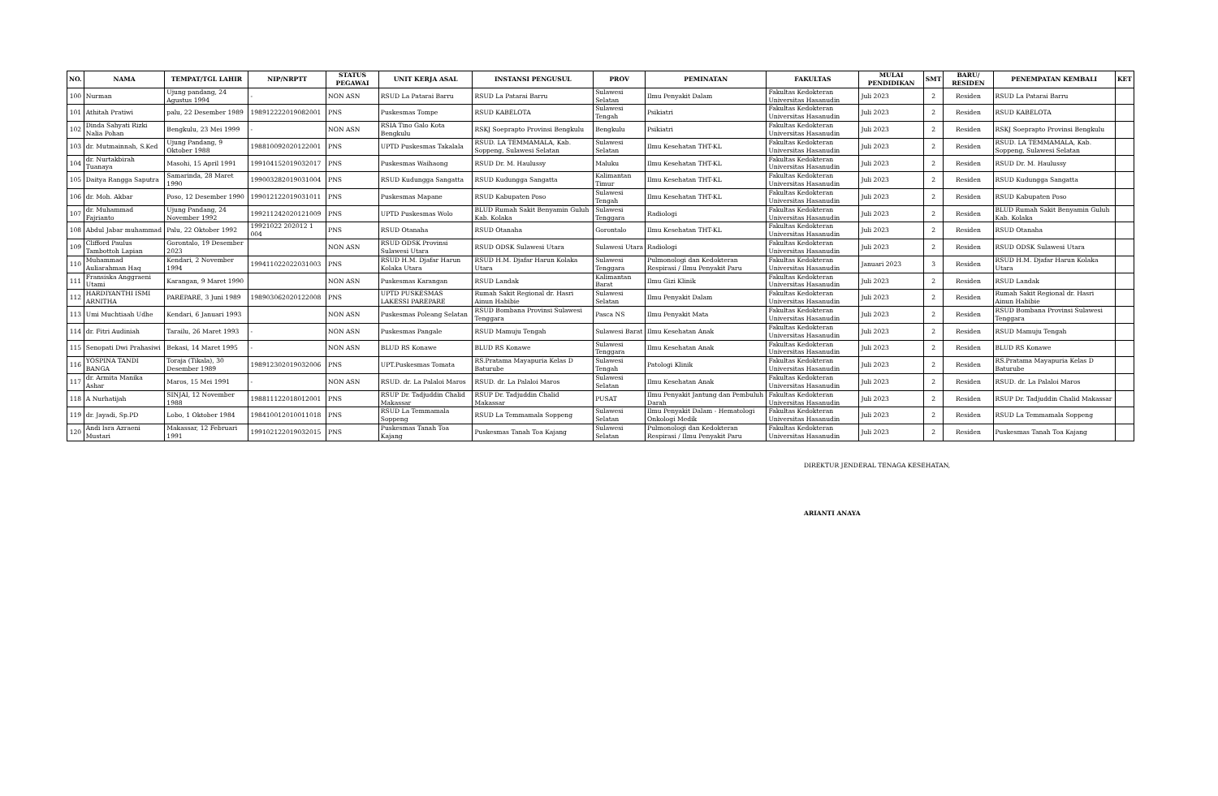| NO. | NAMA | TEMPAT/TGL LAHIR | NIP/NRPTT | STATUS PEGAWAI | UNIT KERJA ASAL | INSTANSI PENGUSUL | PROV | PEMINATAN | FAKULTAS | MULAI PENDIDIKAN | SMT | BARU/ RESIDEN | PENEMPATAN KEMBALI | KET |
| --- | --- | --- | --- | --- | --- | --- | --- | --- | --- | --- | --- | --- | --- | --- |
| 100 | Nurman | Ujung pandang, 24 Agustus 1994 | - | NON ASN | RSUD La Patarai Barru | RSUD La Patarai Barru | Sulawesi Selatan | Ilmu Penyakit Dalam | Fakultas Kedokteran Universitas Hasanudin | Juli 2023 | 2 | Residen | RSUD La Patarai Barru | |
| 101 | Athitah Pratiwi | palu, 22 Desember 1989 | 198912222019082001 | PNS | Puskesmas Tompe | RSUD KABELOTA | Sulawesi Tengah | Psikiatri | Fakultas Kedokteran Universitas Hasanudin | Juli 2023 | 2 | Residen | RSUD KABELOTA | |
| 102 | Dinda Sahyati Rizki Nalia Pohan | Bengkulu, 23 Mei 1999 | - | NON ASN | RSIA Tino Galo Kota Bengkulu | RSKJ Soeprapto Provinsi Bengkulu | Bengkulu | Psikiatri | Fakultas Kedokteran Universitas Hasanudin | Juli 2023 | 2 | Residen | RSKJ Soeprapto Provinsi Bengkulu | |
| 103 | dr. Mutmainnah, S.Ked | Ujung Pandang, 9 Oktober 1988 | 198810092020122001 | PNS | UPTD Puskesmas Takalala | RSUD. LA TEMMAMALA, Kab. Soppeng, Sulawesi Selatan | Sulawesi Selatan | Ilmu Kesehatan THT-KL | Fakultas Kedokteran Universitas Hasanudin | Juli 2023 | 2 | Residen | RSUD. LA TEMMAMALA, Kab. Soppeng, Sulawesi Selatan | |
| 104 | dr. Nurtakbirah Tuanaya | Masohi, 15 April 1991 | 199104152019032017 | PNS | Puskesmas Waihaong | RSUD Dr. M. Haulussy | Maluku | Ilmu Kesehatan THT-KL | Fakultas Kedokteran Universitas Hasanudin | Juli 2023 | 2 | Residen | RSUD Dr. M. Haulussy | |
| 105 | Daitya Rangga Saputra | Samarinda, 28 Maret 1990 | 199003282019031004 | PNS | RSUD Kudungga Sangatta | RSUD Kudungga Sangatta | Kalimantan Timur | Ilmu Kesehatan THT-KL | Fakultas Kedokteran Universitas Hasanudin | Juli 2023 | 2 | Residen | RSUD Kudungga Sangatta | |
| 106 | dr. Moh. Akbar | Poso, 12 Desember 1990 | 199012122019031011 | PNS | Puskesmas Mapane | RSUD Kabupaten Poso | Sulawesi Tengah | Ilmu Kesehatan THT-KL | Fakultas Kedokteran Universitas Hasanudin | Juli 2023 | 2 | Residen | RSUD Kabupaten Poso | |
| 107 | dr. Muhammad Fajrianto | Ujung Pandang, 24 November 1992 | 199211242020121009 | PNS | UPTD Puskesmas Wolo | BLUD Rumah Sakit Benyamin Guluh Kab. Kolaka | Sulawesi Tenggara | Radiologi | Fakultas Kedokteran Universitas Hasanudin | Juli 2023 | 2 | Residen | BLUD Rumah Sakit Benyamin Guluh Kab. Kolaka | |
| 108 | Abdul Jabar muhammad | Palu, 22 Oktober 1992 | 19921022 202012 1 004 | PNS | RSUD Otanaha | RSUD Otanaha | Gorontalo | Ilmu Kesehatan THT-KL | Fakultas Kedokteran Universitas Hasanudin | Juli 2023 | 2 | Residen | RSUD Otanaha | |
| 109 | Clifford Paulus Tambottoh Lapian | Gorontalo, 19 Desember 2023 | | NON ASN | RSUD ODSK Provinsi Sulawesi Utara | RSUD ODSK Sulawesi Utara | Sulawesi Utara | Radiologi | Fakultas Kedokteran Universitas Hasanudin | Juli 2023 | 2 | Residen | RSUD ODSK Sulawesi Utara | |
| 110 | Muhammad Auliarahman Haq | Kendari, 2 November 1994 | 199411022022031003 | PNS | RSUD H.M. Djafar Harun Kolaka Utara | RSUD H.M. Djafar Harun Kolaka Utara | Sulawesi Tenggara | Pulmonologi dan Kedokteran Respirasi / Ilmu Penyakit Paru | Fakultas Kedokteran Universitas Hasanudin | Januari 2023 | 3 | Residen | RSUD H.M. Djafar Harun Kolaka Utara | |
| 111 | Fransiska Anggraeni Utami | Karangan, 9 Maret 1990 | | NON ASN | Puskesmas Karangan | RSUD Landak | Kalimantan Barat | Ilmu Gizi Klinik | Fakultas Kedokteran Universitas Hasanudin | Juli 2023 | 2 | Residen | RSUD Landak | |
| 112 | HARDIYANTHI ISMI ARNITHA | PAREPARE, 3 Juni 1989 | 198903062020122008 | PNS | UPTD PUSKESMAS LAKESSI PAREPARE | Rumah Sakit Regional dr. Hasri Ainun Habibie | Sulawesi Selatan | Ilmu Penyakit Dalam | Fakultas Kedokteran Universitas Hasanudin | Juli 2023 | 2 | Residen | Rumah Sakit Regional dr. Hasri Ainun Habibie | |
| 113 | Umi Muchtiaah Udhe | Kendari, 6 Januari 1993 | | NON ASN | Puskesmas Poleang Selatan | RSUD Bombana Provinsi Sulawesi Tenggara | Pasca NS | Ilmu Penyakit Mata | Fakultas Kedokteran Universitas Hasanudin | Juli 2023 | 2 | Residen | RSUD Bombana Provinsi Sulawesi Tenggara | |
| 114 | dr. Fitri Audiniah | Tarailu, 26 Maret 1993 | - | NON ASN | Puskesmas Pangale | RSUD Mamuju Tengah | Sulawesi Barat | Ilmu Kesehatan Anak | Fakultas Kedokteran Universitas Hasanudin | Juli 2023 | 2 | Residen | RSUD Mamuju Tengah | |
| 115 | Senopati Dwi Prahasiwi | Bekasi, 14 Maret 1995 | - | NON ASN | BLUD RS Konawe | BLUD RS Konawe | Sulawesi Tenggara | Ilmu Kesehatan Anak | Fakultas Kedokteran Universitas Hasanudin | Juli 2023 | 2 | Residen | BLUD RS Konawe | |
| 116 | YOSPINA TANDI BANGA | Toraja (Tikala), 30 Desember 1989 | 198912302019032006 | PNS | UPT.Puskesmas Tomata | RS.Pratama Mayapuria Kelas D Baturube | Sulawesi Tengah | Patologi Klinik | Fakultas Kedokteran Universitas Hasanudin | Juli 2023 | 2 | Residen | RS.Pratama Mayapuria Kelas D Baturube | |
| 117 | dr. Armita Manika Ashar | Maros, 15 Mei 1991 | - | NON ASN | RSUD. dr. La Palaloi Maros | RSUD. dr. La Palaloi Maros | Sulawesi Selatan | Ilmu Kesehatan Anak | Fakultas Kedokteran Universitas Hasanudin | Juli 2023 | 2 | Residen | RSUD. dr. La Palaloi Maros | |
| 118 | A Nurhatijah | SINJAI, 12 November 1988 | 198811122018012001 | PNS | RSUP Dr. Tadjuddin Chalid Makassar | RSUP Dr. Tadjuddin Chalid Makassar | PUSAT | Ilmu Penyakit Jantung dan Pembuluh Darah | Fakultas Kedokteran Universitas Hasanudin | Juli 2023 | 2 | Residen | RSUP Dr. Tadjuddin Chalid Makassar | |
| 119 | dr. Jayadi, Sp.PD | Lobo, 1 Oktober 1984 | 198410012010011018 | PNS | RSUD La Temmamala Soppeng | RSUD La Temmamala Soppeng | Sulawesi Selatan | Ilmu Penyakit Dalam - Hematologi Onkologi Medik | Fakultas Kedokteran Universitas Hasanudin | Juli 2023 | 2 | Residen | RSUD La Temmamala Soppeng | |
| 120 | Andi Isra Azraeni Mustari | Makassar, 12 Februari 1991 | 199102122019032015 | PNS | Puskesmas Tanah Toa Kajang | Puskesmas Tanah Toa Kajang | Sulawesi Selatan | Pulmonologi dan Kedokteran Respirasi / Ilmu Penyakit Paru | Fakultas Kedokteran Universitas Hasanudin | Juli 2023 | 2 | Residen | Puskesmas Tanah Toa Kajang | |
DIREKTUR JENDERAL TENAGA KESEHATAN,
ARIANTI ANAYA